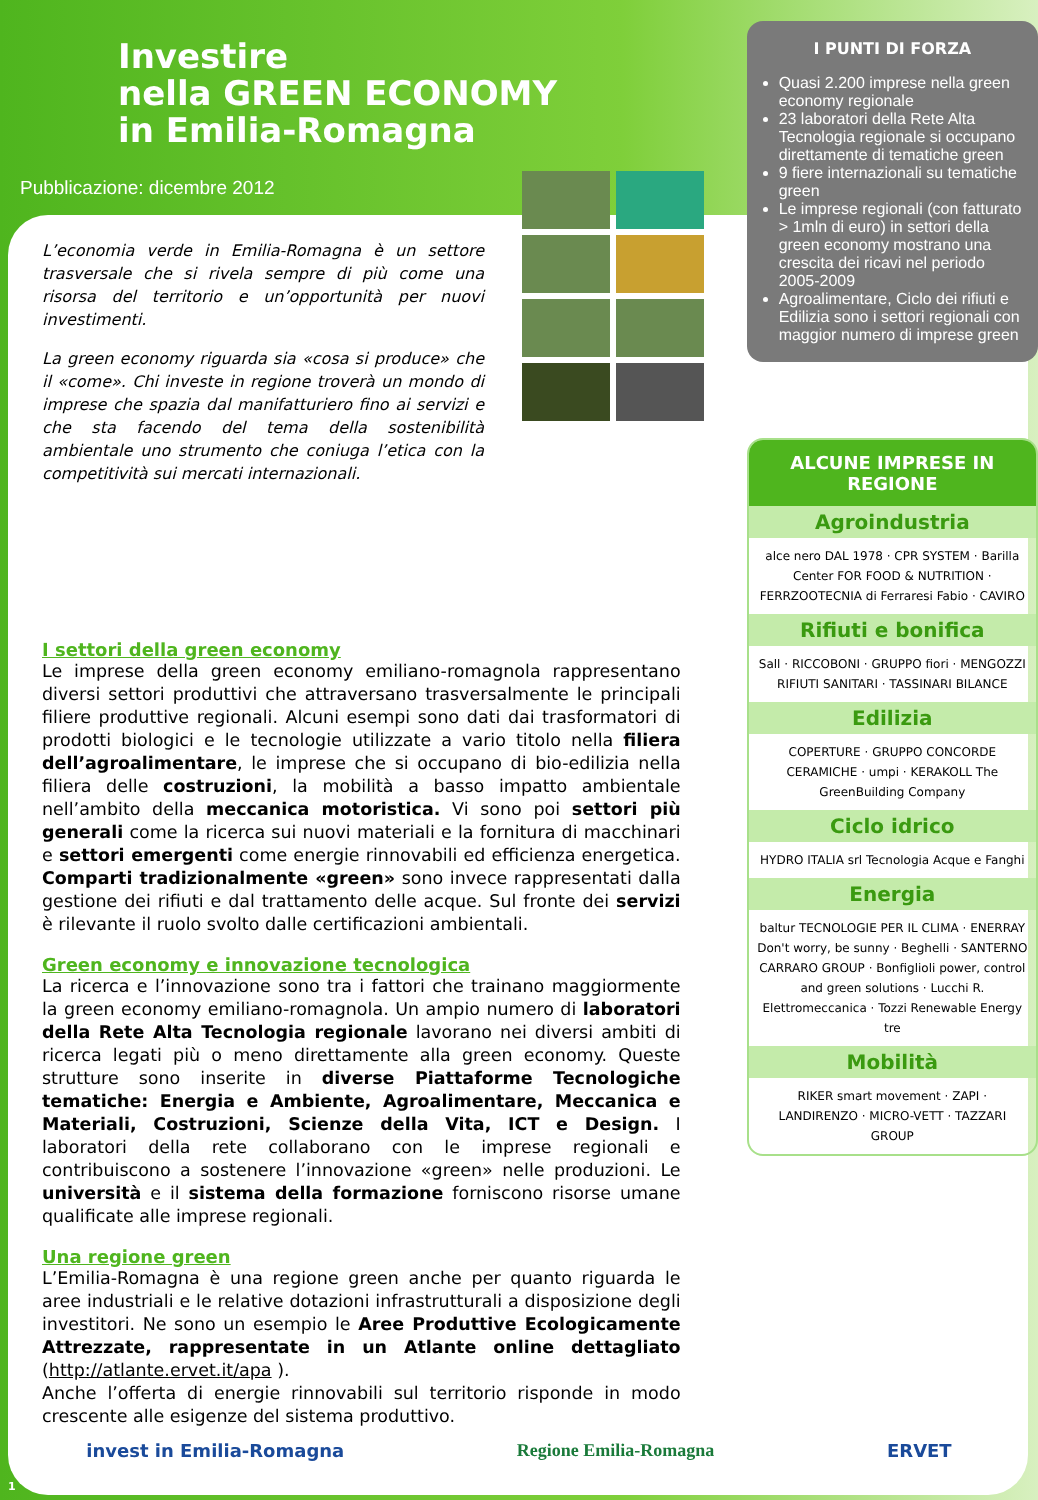Investire
nella GREEN ECONOMY
in Emilia-Romagna
Pubblicazione: dicembre 2012
L’economia verde in Emilia-Romagna è un settore trasversale che si rivela sempre di più come una risorsa del territorio e un’opportunità per nuovi investimenti.
La green economy riguarda sia «cosa si produce» che il «come». Chi investe in regione troverà un mondo di imprese che spazia dal manifatturiero fino ai servizi e che sta facendo del tema della sostenibilità ambientale uno strumento che coniuga l’etica con la competitività sui mercati internazionali.
I settori della green economy
Le imprese della green economy emiliano-romagnola rappresentano diversi settori produttivi che attraversano trasversalmente le principali filiere produttive regionali. Alcuni esempi sono dati dai trasformatori di prodotti biologici e le tecnologie utilizzate a vario titolo nella filiera dell’agroalimentare, le imprese che si occupano di bio-edilizia nella filiera delle costruzioni, la mobilità a basso impatto ambientale nell’ambito della meccanica motoristica. Vi sono poi settori più generali come la ricerca sui nuovi materiali e la fornitura di macchinari e settori emergenti come energie rinnovabili ed efficienza energetica. Comparti tradizionalmente «green» sono invece rappresentati dalla gestione dei rifiuti e dal trattamento delle acque. Sul fronte dei servizi è rilevante il ruolo svolto dalle certificazioni ambientali.
Green economy e innovazione tecnologica
La ricerca e l’innovazione sono tra i fattori che trainano maggiormente la green economy emiliano-romagnola. Un ampio numero di laboratori della Rete Alta Tecnologia regionale lavorano nei diversi ambiti di ricerca legati più o meno direttamente alla green economy. Queste strutture sono inserite in diverse Piattaforme Tecnologiche tematiche: Energia e Ambiente, Agroalimentare, Meccanica e Materiali, Costruzioni, Scienze della Vita, ICT e Design. I laboratori della rete collaborano con le imprese regionali e contribuiscono a sostenere l’innovazione «green» nelle produzioni. Le università e il sistema della formazione forniscono risorse umane qualificate alle imprese regionali.
Una regione green
L’Emilia-Romagna è una regione green anche per quanto riguarda le aree industriali e le relative dotazioni infrastrutturali a disposizione degli investitori. Ne sono un esempio le Aree Produttive Ecologicamente Attrezzate, rappresentate in un Atlante online dettagliato (http://atlante.ervet.it/apa ).
Anche l’offerta di energie rinnovabili sul territorio risponde in modo crescente alle esigenze del sistema produttivo.
I PUNTI DI FORZA
Quasi 2.200 imprese nella green economy regionale
23 laboratori della Rete Alta Tecnologia regionale si occupano direttamente di tematiche green
9 fiere internazionali su tematiche green
Le imprese regionali (con fatturato > 1mln di euro) in settori della green economy mostrano una crescita dei ricavi nel periodo 2005-2009
Agroalimentare, Ciclo dei rifiuti e Edilizia sono i settori regionali con maggior numero di imprese green
ALCUNE IMPRESE IN REGIONE
Agroindustria
alce nero DAL 1978 · CPR SYSTEM · Barilla Center FOR FOOD & NUTRITION · FERRZOOTECNIA di Ferraresi Fabio · CAVIRO
Rifiuti e bonifica
Sall · RICCOBONI · GRUPPO fiori · MENGOZZI RIFIUTI SANITARI · TASSINARI BILANCE
Edilizia
COPERTURE · GRUPPO CONCORDE CERAMICHE · umpi · KERAKOLL The GreenBuilding Company
Ciclo idrico
HYDRO ITALIA srl Tecnologia Acque e Fanghi
Energia
baltur TECNOLOGIE PER IL CLIMA · ENERRAY Don't worry, be sunny · Beghelli · SANTERNO CARRARO GROUP · Bonfiglioli power, control and green solutions · Lucchi R. Elettromeccanica · Tozzi Renewable Energy tre
Mobilità
RIKER smart movement · ZAPI · LANDIRENZO · MICRO-VETT · TAZZARI GROUP
invest in Emilia-Romagna Regione Emilia-Romagna ERVET
1